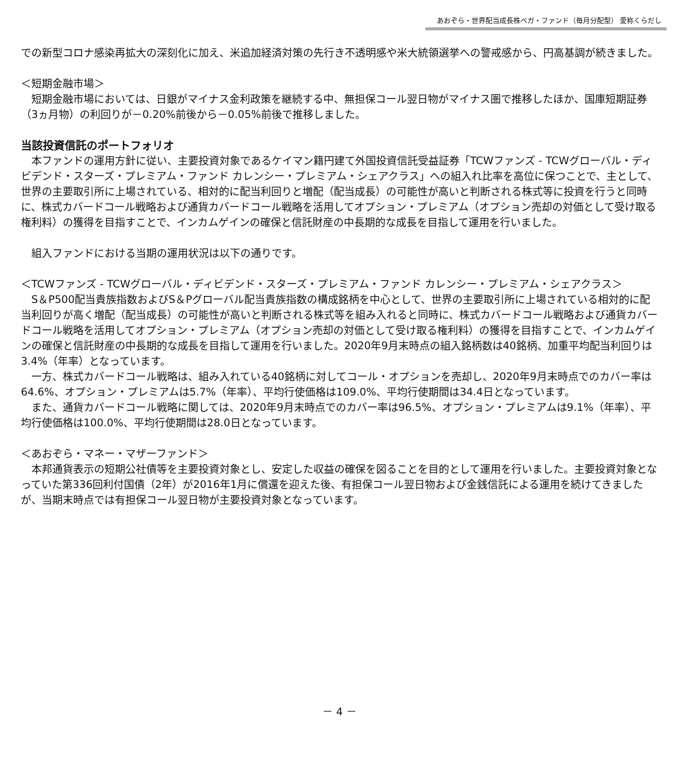あおぞら・世界配当成長株ベガ・ファンド（毎月分配型） 愛称くらだし
での新型コロナ感染再拡大の深刻化に加え、米追加経済対策の先行き不透明感や米大統領選挙への警戒感から、円高基調が続きました。
＜短期金融市場＞
　短期金融市場においては、日銀がマイナス金利政策を継続する中、無担保コール翌日物がマイナス圏で推移したほか、国庫短期証券（3ヵ月物）の利回りが－0.20%前後から－0.05%前後で推移しました。
当該投資信託のポートフォリオ
　本ファンドの運用方針に従い、主要投資対象であるケイマン籍円建て外国投資信託受益証券「TCWファンズ - TCWグローバル・ディビデンド・スターズ・プレミアム・ファンド カレンシー・プレミアム・シェアクラス」への組入れ比率を高位に保つことで、主として、世界の主要取引所に上場されている、相対的に配当利回りと増配（配当成長）の可能性が高いと判断される株式等に投資を行うと同時に、株式カバードコール戦略および通貨カバードコール戦略を活用してオプション・プレミアム（オプション売却の対価として受け取る権利料）の獲得を目指すことで、インカムゲインの確保と信託財産の中長期的な成長を目指して運用を行いました。
　組入ファンドにおける当期の運用状況は以下の通りです。
＜TCWファンズ - TCWグローバル・ディビデンド・スターズ・プレミアム・ファンド カレンシー・プレミアム・シェアクラス＞
　S＆P500配当貴族指数およびS＆Pグローバル配当貴族指数の構成銘柄を中心として、世界の主要取引所に上場されている相対的に配当利回りが高く増配（配当成長）の可能性が高いと判断される株式等を組み入れると同時に、株式カバードコール戦略および通貨カバードコール戦略を活用してオプション・プレミアム（オプション売却の対価として受け取る権利料）の獲得を目指すことで、インカムゲインの確保と信託財産の中長期的な成長を目指して運用を行いました。2020年9月末時点の組入銘柄数は40銘柄、加重平均配当利回りは3.4%（年率）となっています。
　一方、株式カバードコール戦略は、組み入れている40銘柄に対してコール・オプションを売却し、2020年9月末時点でのカバー率は64.6%、オプション・プレミアムは5.7%（年率）、平均行使価格は109.0%、平均行使期間は34.4日となっています。
　また、通貨カバードコール戦略に関しては、2020年9月末時点でのカバー率は96.5%、オプション・プレミアムは9.1%（年率）、平均行使価格は100.0%、平均行使期間は28.0日となっています。
＜あおぞら・マネー・マザーファンド＞
　本邦通貨表示の短期公社債等を主要投資対象とし、安定した収益の確保を図ることを目的として運用を行いました。主要投資対象となっていた第336回利付国債（2年）が2016年1月に償還を迎えた後、有担保コール翌日物および金銭信託による運用を続けてきましたが、当期末時点では有担保コール翌日物が主要投資対象となっています。
－ 4 －